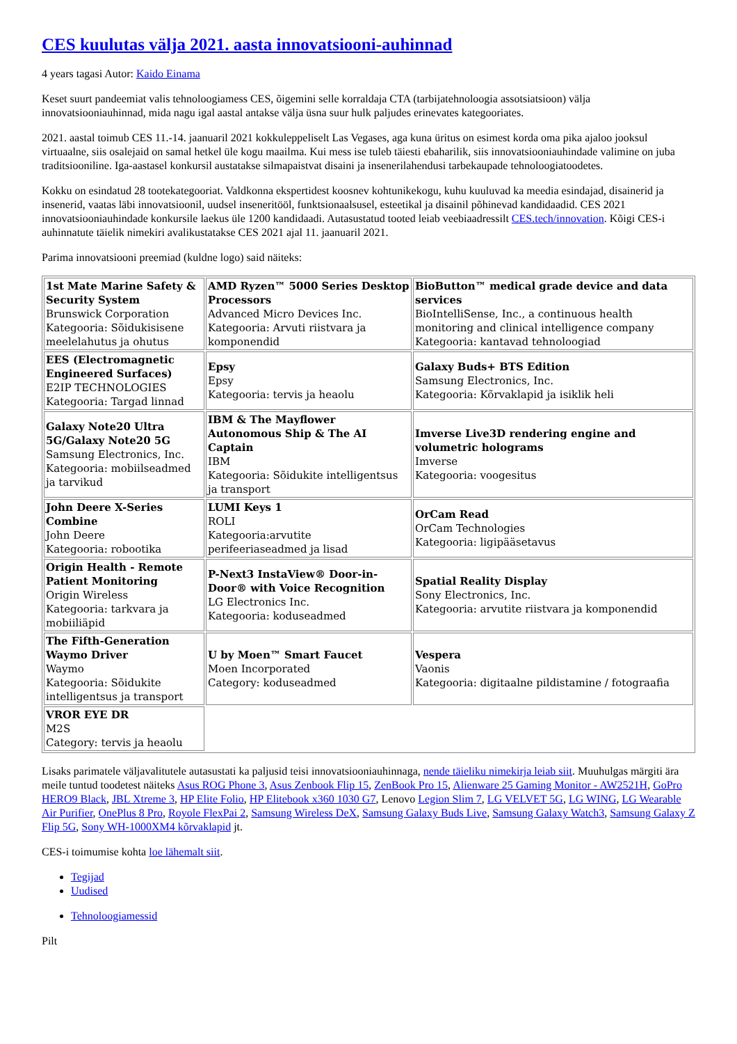CES kuulutas välja 2021. aasta innovatsiooni-auhinnad
4 years tagasi Autor: Kaido Einama
Keset suurt pandeemiat valis tehnoloogiamess CES, õigemini selle korraldaja CTA (tarbijatehnoloogia assotsiatsioon) välja innovatsiooniauhinnad, mida nagu igal aastal antakse välja üsna suur hulk paljudes erinevates kategooriates.
2021. aastal toimub CES 11.-14. jaanuaril 2021 kokkuleppeliselt Las Vegases, aga kuna üritus on esimest korda oma pika ajaloo jooksul virtuaalne, siis osalejaid on samal hetkel üle kogu maailma. Kui mess ise tuleb täiesti ebaharilik, siis innovatsiooniauhindade valimine on juba traditsiooniline. Iga-aastasel konkursil austatakse silmapaistvat disaini ja insenerilahendusi tarbekaupade tehnoloogiatoodetes.
Kokku on esindatud 28 tootekategooriat. Valdkonna ekspertidest koosnev kohtunikekogu, kuhu kuuluvad ka meedia esindajad, disainerid ja insenerid, vaatas läbi innovatsioonil, uudsel inseneritööl, funktsionaalsusel, esteetikal ja disainil põhinevad kandidaadid. CES 2021 innovatsiooniauhindade konkursile laekus üle 1200 kandidaadi. Autasustatud tooted leiab veebiaadressilt CES.tech/innovation. Kõigi CES-i auhinnatute täielik nimekiri avalikustatakse CES 2021 ajal 11. jaanuaril 2021.
Parima innovatsiooni preemiad (kuldne logo) said näiteks:
| 1st Mate Marine Safety & Security System Brunswick Corporation Kategooria: Sõidukisisene meelelahutus ja ohutus | AMD Ryzen™ 5000 Series Desktop Processors Advanced Micro Devices Inc. Kategooria: Arvuti riistvara ja komponendid | BioButton™ medical grade device and data services BioIntelliSense, Inc., a continuous health monitoring and clinical intelligence company Kategooria: kantavad tehnoloogiad |
| EES (Electromagnetic Engineered Surfaces) E2IP TECHNOLOGIES Kategooria: Targad linnad | Epsy Epsy Kategooria: tervis ja heaolu | Galaxy Buds+ BTS Edition Samsung Electronics, Inc. Kategooria: Kõrvaklapid ja isiklik heli |
| Galaxy Note20 Ultra 5G/Galaxy Note20 5G Samsung Electronics, Inc. Kategooria: mobiilseadmed ja tarvikud | IBM & The Mayflower Autonomous Ship & The AI Captain IBM Kategooria: Sõidukite intelligentsus ja transport | Imverse Live3D rendering engine and volumetric holograms Imverse Kategooria: voogesitus |
| John Deere X-Series Combine John Deere Kategooria: robootika | LUMI Keys 1 ROLI Kategooria:arvutite perifeeriaseadmed ja lisad | OrCam Read OrCam Technologies Kategooria: ligipääsetavus |
| Origin Health - Remote Patient Monitoring Origin Wireless Kategooria: tarkvara ja mobiiliäpid | P-Next3 InstaView® Door-in-Door® with Voice Recognition LG Electronics Inc. Kategooria: koduseadmed | Spatial Reality Display Sony Electronics, Inc. Kategooria: arvutite riistvara ja komponendid |
| The Fifth-Generation Waymo Driver Waymo Kategooria: Sõidukite intelligentsus ja transport | U by Moen™ Smart Faucet Moen Incorporated Category: koduseadmed | Vespera Vaonis Kategooria: digitaalne pildistamine / fotograafia |
| VROR EYE DR M2S Category: tervis ja heaolu | | |
Lisaks parimatele väljavalitutele autasustati ka paljusid teisi innovatsiooniauhinnaga, nende täieliku nimekirja leiab siit. Muuhulgas märgiti ära meile tuntud toodetest näiteks Asus ROG Phone 3, Asus Zenbook Flip 15, ZenBook Pro 15, Alienware 25 Gaming Monitor - AW2521H, GoPro HERO9 Black, JBL Xtreme 3, HP Elite Folio, HP Elitebook x360 1030 G7, Lenovo Legion Slim 7, LG VELVET 5G, LG WING, LG Wearable Air Purifier, OnePlus 8 Pro, Royole FlexPai 2, Samsung Wireless DeX, Samsung Galaxy Buds Live, Samsung Galaxy Watch3, Samsung Galaxy Z Flip 5G, Sony WH-1000XM4 kõrvaklapid jt.
CES-i toimumise kohta loe lähemalt siit.
Tegijad
Uudised
Tehnoloogiamessid
Pilt